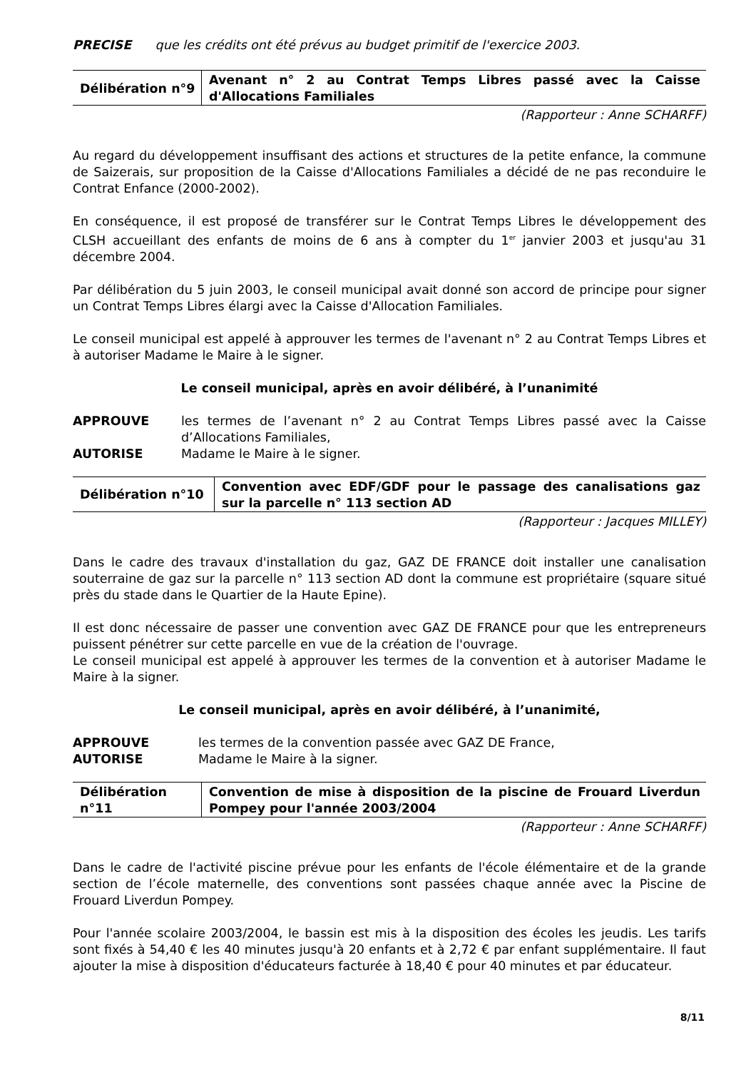PRECISE que les crédits ont été prévus au budget primitif de l'exercice 2003.
| Délibération n°9 | Avenant n° 2 au Contrat Temps Libres passé avec la Caisse d'Allocations Familiales |
(Rapporteur : Anne SCHARFF)
Au regard du développement insuffisant des actions et structures de la petite enfance, la commune de Saizerais, sur proposition de la Caisse d'Allocations Familiales a décidé de ne pas reconduire le Contrat Enfance (2000-2002).
En conséquence, il est proposé de transférer sur le Contrat Temps Libres le développement des CLSH accueillant des enfants de moins de 6 ans à compter du 1<sup>er</sup> janvier 2003 et jusqu'au 31 décembre 2004.
Par délibération du 5 juin 2003, le conseil municipal avait donné son accord de principe pour signer un Contrat Temps Libres élargi avec la Caisse d'Allocation Familiales.
Le conseil municipal est appelé à approuver les termes de l'avenant n° 2 au Contrat Temps Libres et à autoriser Madame le Maire à le signer.
Le conseil municipal, après en avoir délibéré, à l’unanimité
| APPROUVE | les termes de l’avenant n° 2 au Contrat Temps Libres passé avec la Caisse d’Allocations Familiales, |
| AUTORISE | Madame le Maire à le signer. |
| Délibération n°10 | Convention avec EDF/GDF pour le passage des canalisations gaz sur la parcelle n° 113 section AD |
(Rapporteur : Jacques MILLEY)
Dans le cadre des travaux d'installation du gaz, GAZ DE FRANCE doit installer une canalisation souterraine de gaz sur la parcelle n° 113 section AD dont la commune est propriétaire (square situé près du stade dans le Quartier de la Haute Epine).
Il est donc nécessaire de passer une convention avec GAZ DE FRANCE pour que les entrepreneurs puissent pénétrer sur cette parcelle en vue de la création de l'ouvrage.
Le conseil municipal est appelé à approuver les termes de la convention et à autoriser Madame le Maire à la signer.
Le conseil municipal, après en avoir délibéré, à l’unanimité,
| APPROUVE | les termes de la convention passée avec GAZ DE France, |
| AUTORISE | Madame le Maire à la signer. |
| Délibération n°11 | Convention de mise à disposition de la piscine de Frouard Liverdun Pompey pour l'année 2003/2004 |
(Rapporteur : Anne SCHARFF)
Dans le cadre de l'activité piscine prévue pour les enfants de l'école élémentaire et de la grande section de l’école maternelle, des conventions sont passées chaque année avec la Piscine de Frouard Liverdun Pompey.
Pour l'année scolaire 2003/2004, le bassin est mis à la disposition des écoles les jeudis. Les tarifs sont fixés à 54,40 € les 40 minutes jusqu'à 20 enfants et à 2,72 € par enfant supplémentaire. Il faut ajouter la mise à disposition d'éducateurs facturée à 18,40 € pour 40 minutes et par éducateur.
8/11